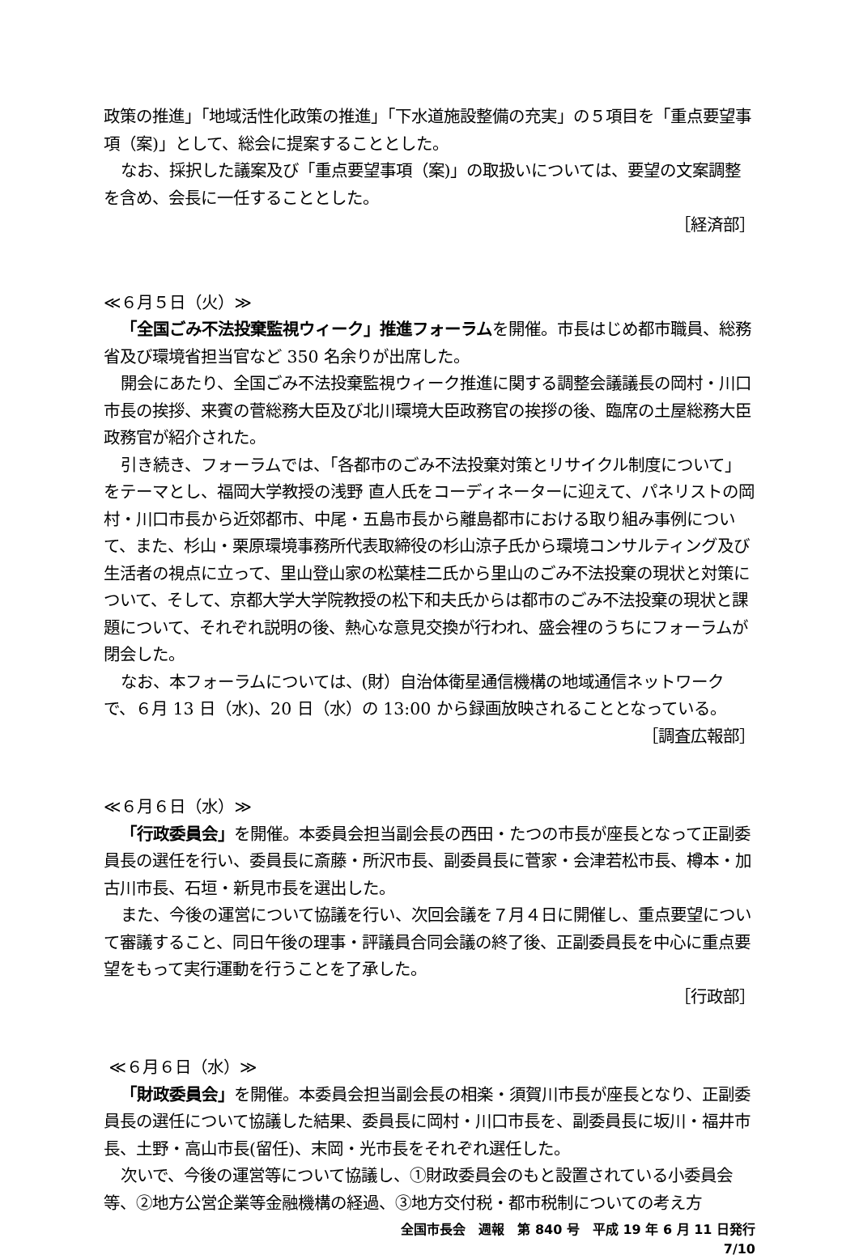政策の推進」「地域活性化政策の推進」「下水道施設整備の充実」の５項目を「重点要望事項（案)」として、総会に提案することとした。
なお、採択した議案及び「重点要望事項（案)」の取扱いについては、要望の文案調整を含め、会長に一任することとした。
［経済部］
≪６月５日（火）≫
「全国ごみ不法投棄監視ウィーク」推進フォーラムを開催。市長はじめ都市職員、総務省及び環境省担当官など 350 名余りが出席した。
開会にあたり、全国ごみ不法投棄監視ウィーク推進に関する調整会議議長の岡村・川口市長の挨拶、来賓の菅総務大臣及び北川環境大臣政務官の挨拶の後、臨席の土屋総務大臣政務官が紹介された。
引き続き、フォーラムでは、「各都市のごみ不法投棄対策とリサイクル制度について」をテーマとし、福岡大学教授の浅野 直人氏をコーディネーターに迎えて、パネリストの岡村・川口市長から近郊都市、中尾・五島市長から離島都市における取り組み事例について、また、杉山・栗原環境事務所代表取締役の杉山涼子氏から環境コンサルティング及び生活者の視点に立って、里山登山家の松葉桂二氏から里山のごみ不法投棄の現状と対策について、そして、京都大学大学院教授の松下和夫氏からは都市のごみ不法投棄の現状と課題について、それぞれ説明の後、熱心な意見交換が行われ、盛会裡のうちにフォーラムが閉会した。
なお、本フォーラムについては、(財）自治体衛星通信機構の地域通信ネットワークで、６月 13 日（水)、20 日（水）の 13:00 から録画放映されることとなっている。
［調査広報部］
≪６月６日（水）≫
「行政委員会」を開催。本委員会担当副会長の西田・たつの市長が座長となって正副委員長の選任を行い、委員長に斎藤・所沢市長、副委員長に菅家・会津若松市長、樽本・加古川市長、石垣・新見市長を選出した。
また、今後の運営について協議を行い、次回会議を７月４日に開催し、重点要望について審議すること、同日午後の理事・評議員合同会議の終了後、正副委員長を中心に重点要望をもって実行運動を行うことを了承した。
［行政部］
≪６月６日（水）≫
「財政委員会」を開催。本委員会担当副会長の相楽・須賀川市長が座長となり、正副委員長の選任について協議した結果、委員長に岡村・川口市長を、副委員長に坂川・福井市長、土野・高山市長(留任)、末岡・光市長をそれぞれ選任した。
次いで、今後の運営等について協議し、①財政委員会のもと設置されている小委員会等、②地方公営企業等金融機構の経過、③地方交付税・都市税制についての考え方
全国市長会　週報　第 840 号　平成 19 年 6 月 11 日発行
7/10